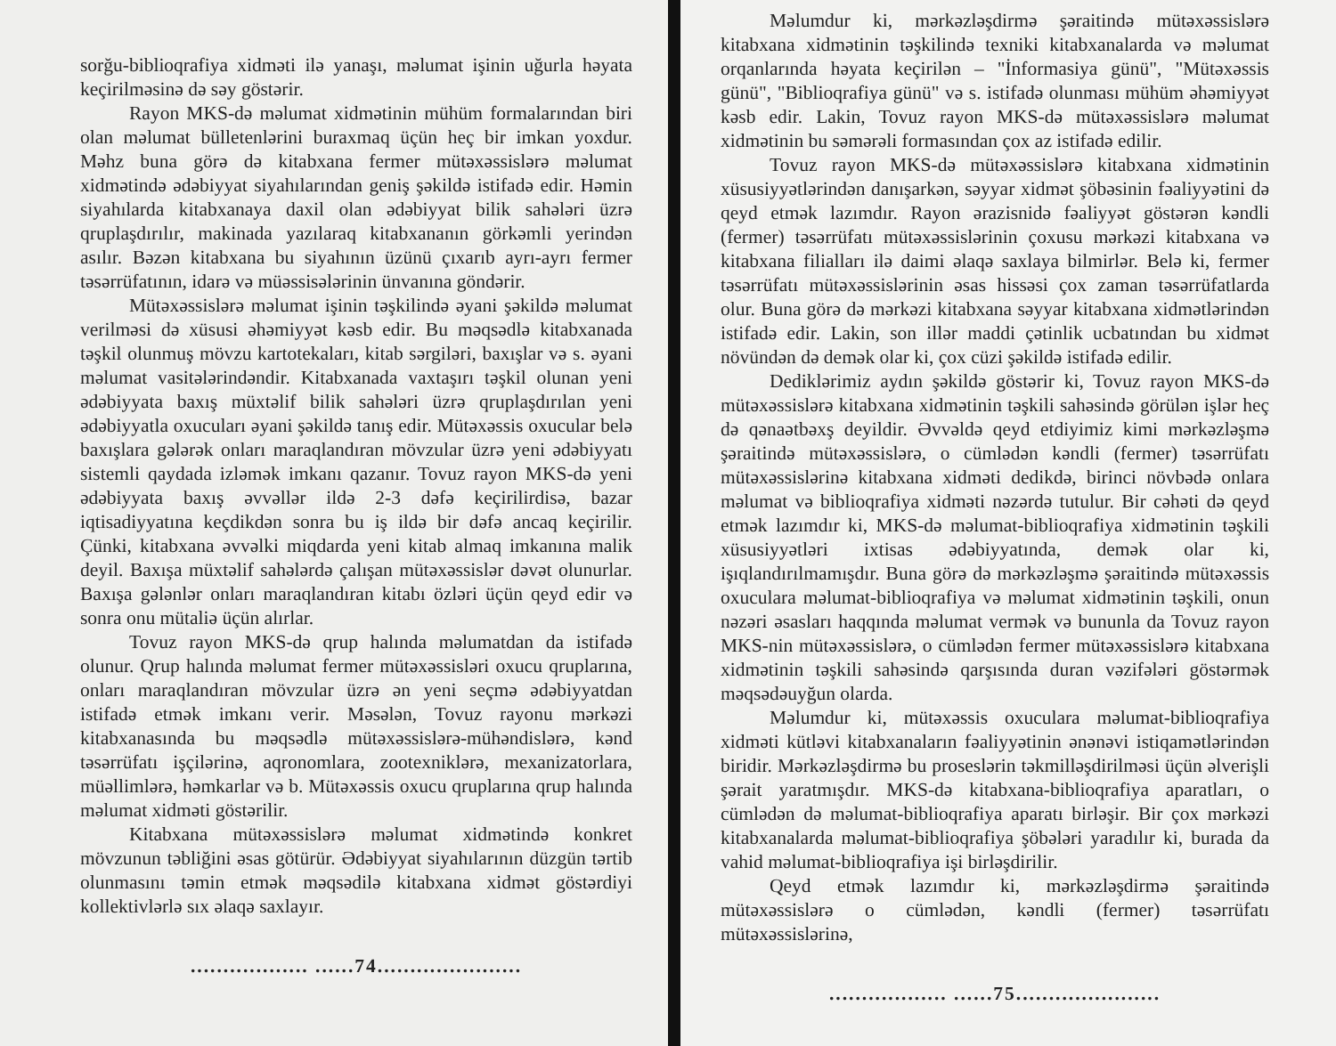sorğu-biblioqrafiya xidməti ilə yanaşı, məlumat işinin uğurla həyata keçirilməsinə də səy göstərir.
Rayon MKS-də məlumat xidmətinin mühüm formalarından biri olan məlumat bülletenlərini buraxmaq üçün heç bir imkan yoxdur. Məhz buna görə də kitabxana fermer mütəxəssislərə məlumat xidmətində ədəbiyyat siyahılarından geniş şəkildə istifadə edir. Həmin siyahılarda kitabxanaya daxil olan ədəbiyyat bilik sahələri üzrə qruplaşdırılır, makinada yazılaraq kitabxananın görkəmli yerindən asılır. Bəzən kitabxana bu siyahının üzünü çıxarıb ayrı-ayrı fermer təsərrüfatının, idarə və müəssisələrinin ünvanına göndərir.
Mütəxəssislərə məlumat işinin təşkilində əyani şəkildə məlumat verilməsi də xüsusi əhəmiyyət kəsb edir. Bu məqsədlə kitabxanada təşkil olunmuş mövzu kartotekaları, kitab sərgiləri, baxışlar və s. əyani məlumat vasitələrindəndir. Kitabxanada vaxtaşırı təşkil olunan yeni ədəbiyyata baxış müxtəlif bilik sahələri üzrə qruplaşdırılan yeni ədəbiyyatla oxucuları əyani şəkildə tanış edir. Mütəxəssis oxucular belə baxışlara gələrək onları maraqlandıran mövzular üzrə yeni ədəbiyyatı sistemli qaydada izləmək imkanı qazanır. Tovuz rayon MKS-də yeni ədəbiyyata baxış əvvəllər ildə 2-3 dəfə keçirilirdisə, bazar iqtisadiyyatına keçdikdən sonra bu iş ildə bir dəfə ancaq keçirilir. Çünki, kitabxana əvvəlki miqdarda yeni kitab almaq imkanına malik deyil. Baxışa müxtəlif sahələrdə çalışan mütəxəssislər dəvət olunurlar. Baxışa gələnlər onları maraqlandıran kitabı özləri üçün qeyd edir və sonra onu mütaliə üçün alırlar.
Tovuz rayon MKS-də qrup halında məlumatdan da istifadə olunur. Qrup halında məlumat fermer mütəxəssisləri oxucu qruplarına, onları maraqlandıran mövzular üzrə ən yeni seçmə ədəbiyyatdan istifadə etmək imkanı verir. Məsələn, Tovuz rayonu mərkəzi kitabxanasında bu məqsədlə mütəxəssislərə-mühəndislərə, kənd təsərrüfatı işçilərinə, aqronomlara, zootexniklərə, mexanizatorlara, müəllimlərə, həmkarlar və b. Mütəxəssis oxucu qruplarına qrup halında məlumat xidməti göstərilir.
Kitabxana mütəxəssislərə məlumat xidmətində konkret mövzunun təbliğini əsas götürür. Ədəbiyyat siyahılarının düzgün tərtib olunmasını təmin etmək məqsədilə kitabxana xidmət göstərdiyi kollektivlərlə sıx əlaqə saxlayır.
.................. ......74......................
Məlumdur ki, mərkəzləşdirmə şəraitində mütəxəssislərə kitabxana xidmətinin təşkilində texniki kitabxanalarda və məlumat orqanlarında həyata keçirilən – "İnformasiya günü", "Mütəxəssis günü", "Biblioqrafiya günü" və s. istifadə olunması mühüm əhəmiyyət kəsb edir. Lakin, Tovuz rayon MKS-də mütəxəssislərə məlumat xidmətinin bu səmərəli formasından çox az istifadə edilir.
Tovuz rayon MKS-də mütəxəssislərə kitabxana xidmətinin xüsusiyyətlərindən danışarkən, səyyar xidmət şöbəsinin fəaliyyətini də qeyd etmək lazımdır. Rayon ərazisnidə fəaliyyət göstərən kəndli (fermer) təsərrüfatı mütəxəssislərinin çoxusu mərkəzi kitabxana və kitabxana filialları ilə daimi əlaqə saxlaya bilmirlər. Belə ki, fermer təsərrüfatı mütəxəssislərinin əsas hissəsi çox zaman təsərrüfatlarda olur. Buna görə də mərkəzi kitabxana səyyar kitabxana xidmətlərindən istifadə edir. Lakin, son illər maddi çətinlik ucbatından bu xidmət növündən də demək olar ki, çox cüzi şəkildə istifadə edilir.
Dediklərimiz aydın şəkildə göstərir ki, Tovuz rayon MKS-də mütəxəssislərə kitabxana xidmətinin təşkili sahəsində görülən işlər heç də qənaətbəxş deyildir. Əvvəldə qeyd etdiyimiz kimi mərkəzləşmə şəraitində mütəxəssislərə, o cümlədən kəndli (fermer) təsərrüfatı mütəxəssislərinə kitabxana xidməti dedikdə, birinci növbədə onlara məlumat və biblioqrafiya xidməti nəzərdə tutulur. Bir cəhəti də qeyd etmək lazımdır ki, MKS-də məlumat-biblioqrafiya xidmətinin təşkili xüsusiyyətləri ixtisas ədəbiyyatında, demək olar ki, işıqlandırılmamışdır. Buna görə də mərkəzləşmə şəraitində mütəxəssis oxuculara məlumat-biblioqrafiya və məlumat xidmətinin təşkili, onun nəzəri əsasları haqqında məlumat vermək və bununla da Tovuz rayon MKS-nin mütəxəssislərə, o cümlədən fermer mütəxəssislərə kitabxana xidmətinin təşkili sahəsində qarşısında duran vəzifələri göstərmək məqsədəuyğun olarda.
Məlumdur ki, mütəxəssis oxuculara məlumat-biblioqrafiya xidməti kütləvi kitabxanaların fəaliyyətinin ənənəvi istiqamətlərindən biridir. Mərkəzləşdirmə bu proseslərin təkmilləşdirilməsi üçün əlverişli şərait yaratmışdır. MKS-də kitabxana-biblioqrafiya aparatları, o cümlədən də məlumat-biblioqrafiya aparatı birləşir. Bir çox mərkəzi kitabxanalarda məlumat-biblioqrafiya şöbələri yaradılır ki, burada da vahid məlumat-biblioqrafiya işi birləşdirilir.
Qeyd etmək lazımdır ki, mərkəzləşdirmə şəraitində mütəxəssislərə o cümlədən, kəndli (fermer) təsərrüfatı mütəxəssislərinə,
.................. ......75......................